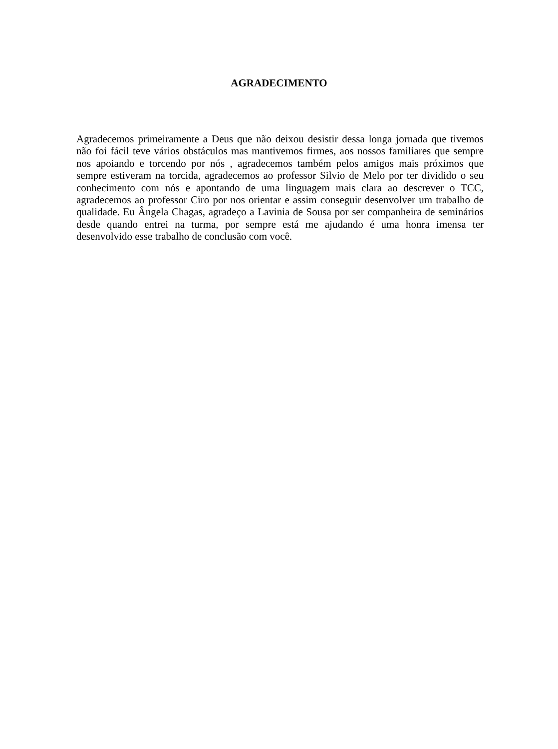AGRADECIMENTO
Agradecemos primeiramente a Deus que não deixou desistir dessa longa jornada que tivemos não foi fácil teve vários obstáculos mas mantivemos firmes, aos nossos familiares que sempre nos apoiando e torcendo por nós , agradecemos também pelos amigos mais próximos que sempre estiveram na torcida, agradecemos ao professor Silvio de Melo por ter dividido o seu conhecimento com nós e apontando de uma linguagem mais clara ao descrever o TCC, agradecemos ao professor Ciro por nos orientar e assim conseguir desenvolver um trabalho de qualidade. Eu Ângela Chagas, agradeço a Lavinia de Sousa por ser companheira de seminários desde quando entrei na turma, por sempre está me ajudando é uma honra imensa ter desenvolvido esse trabalho de conclusão com você.